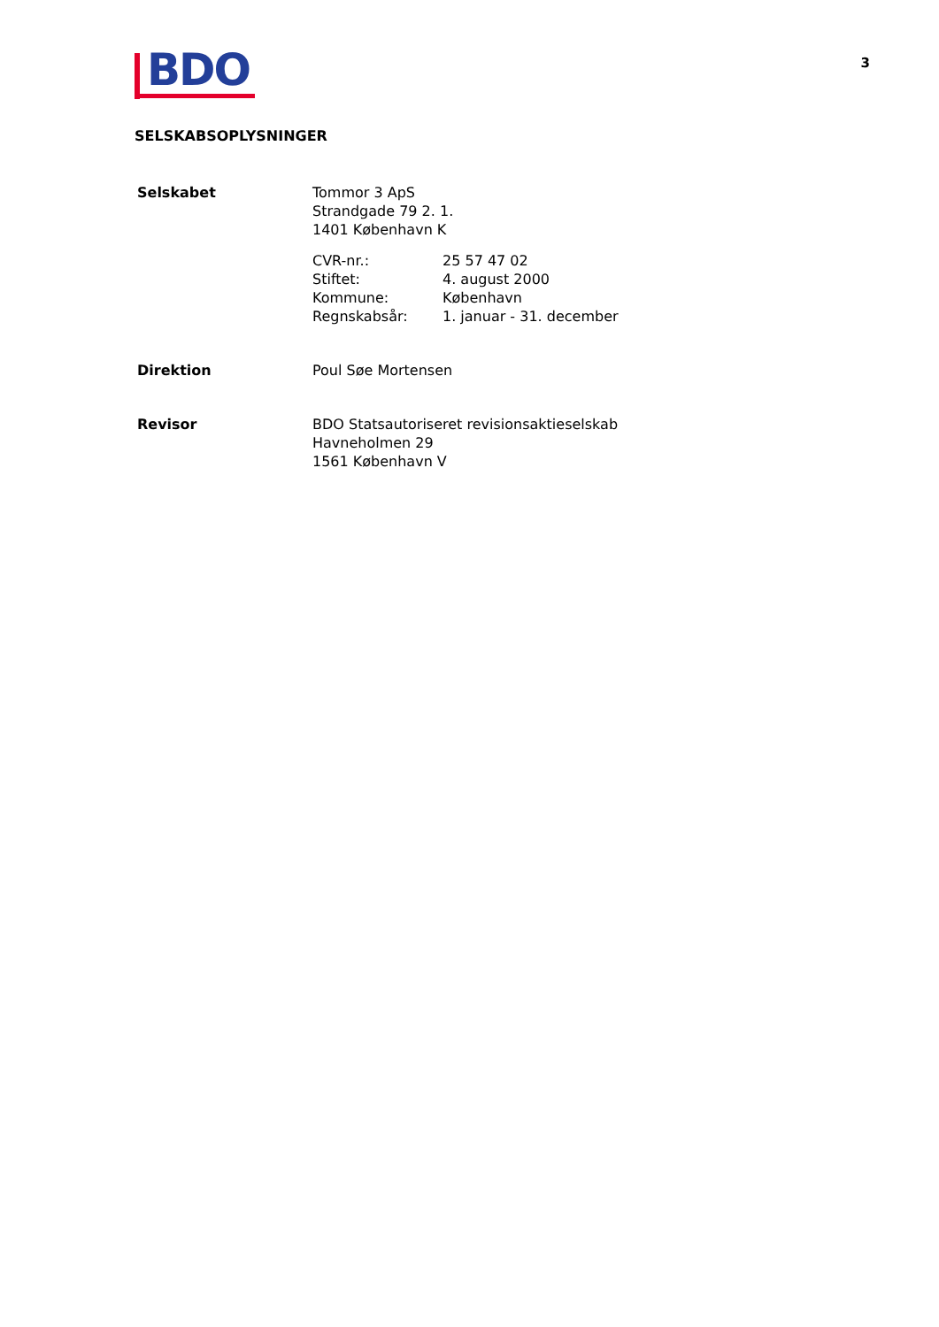3
BDO
SELSKABSOPLYSNINGER
Selskabet Tommor 3 ApS
Strandgade 79 2. 1.
1401 København K
CVR-nr.:
Stiftet:
Kommune:
Regnskabsår:
25 57 47 02
4. august 2000
København
1. januar - 31. december
Direktion Poul Søe Mortensen
Revisor BDO Statsautoriseret revisionsaktieselskab
Havneholmen 29
1561 København V